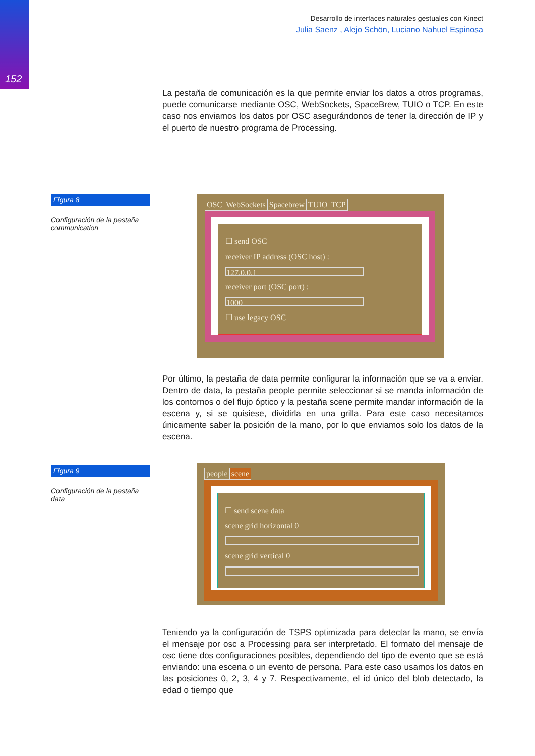152
Desarrollo de interfaces naturales gestuales con Kinect
Julia Saenz , Alejo Schön, Luciano Nahuel Espinosa
La pestaña de comunicación es la que permite enviar los datos a otros programas, puede comunicarse mediante OSC, WebSockets, SpaceBrew, TUIO o TCP. En este caso nos enviamos los datos por OSC asegurándonos de tener la dirección de IP y el puerto de nuestro programa de Processing.
Figura 8
Configuración de la pestaña communication
OSC WebSockets Spacebrew TUIO TCP
☐ send OSC
receiver IP address (OSC host) :
127.0.0.1
receiver port (OSC port) :
1000
☐ use legacy OSC
Por último, la pestaña de data permite configurar la información que se va a enviar. Dentro de data, la pestaña people permite seleccionar si se manda información de los contornos o del flujo óptico y la pestaña scene permite mandar información de la escena y, si se quisiese, dividirla en una grilla. Para este caso necesitamos únicamente saber la posición de la mano, por lo que enviamos solo los datos de la escena.
Figura 9
Configuración de la pestaña data
people scene
☐ send scene data
scene grid horizontal 0
scene grid vertical 0
Teniendo ya la configuración de TSPS optimizada para detectar la mano, se envía el mensaje por osc a Processing para ser interpretado. El formato del mensaje de osc tiene dos configuraciones posibles, dependiendo del tipo de evento que se está enviando: una escena o un evento de persona. Para este caso usamos los datos en las posiciones 0, 2, 3, 4 y 7. Respectivamente, el id único del blob detectado, la edad o tiempo que